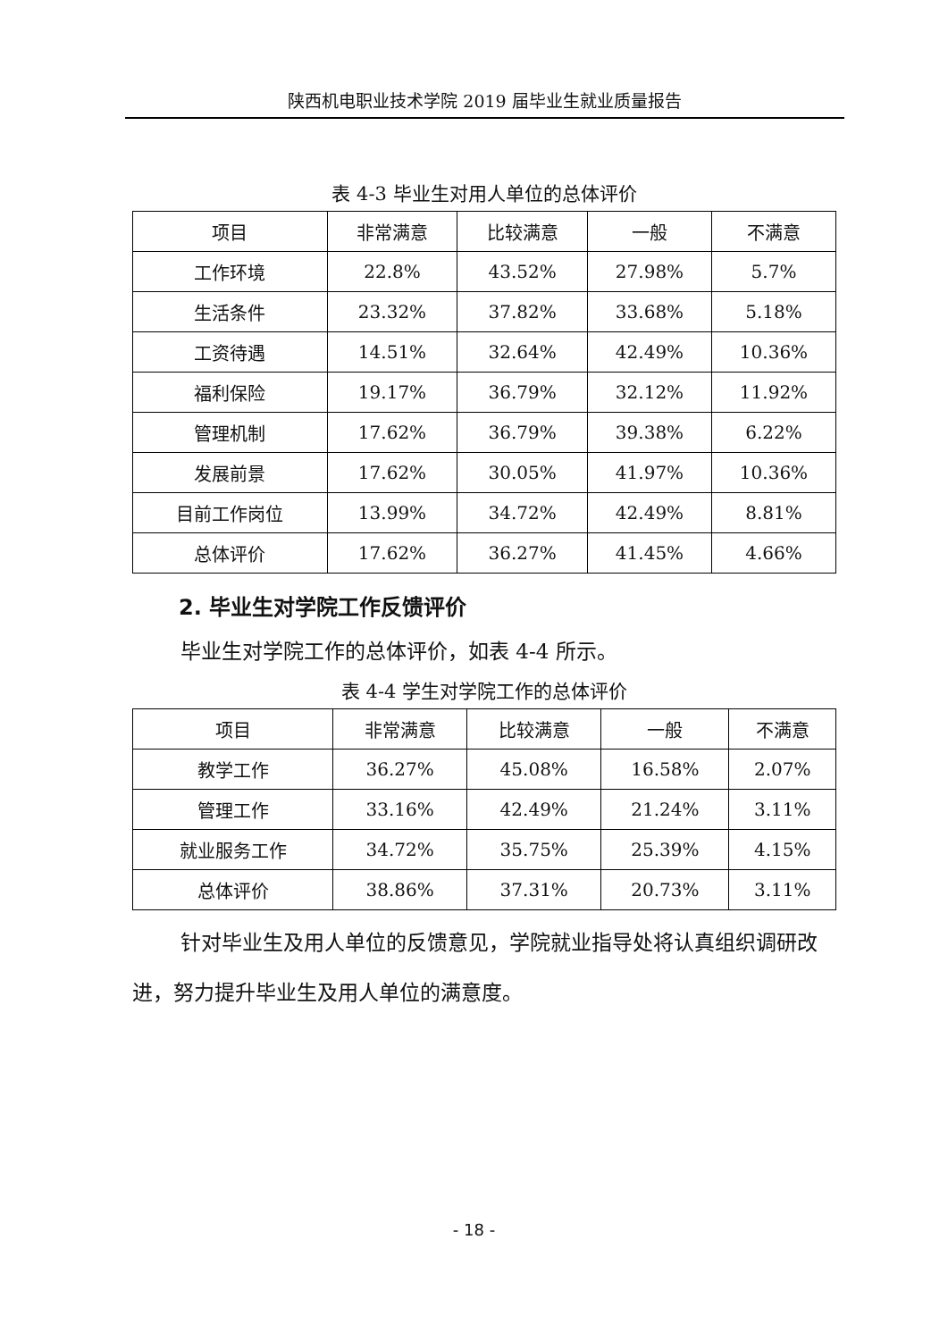陕西机电职业技术学院 2019 届毕业生就业质量报告
表 4-3 毕业生对用人单位的总体评价
| 项目 | 非常满意 | 比较满意 | 一般 | 不满意 |
| 工作环境 | 22.8% | 43.52% | 27.98% | 5.7% |
| 生活条件 | 23.32% | 37.82% | 33.68% | 5.18% |
| 工资待遇 | 14.51% | 32.64% | 42.49% | 10.36% |
| 福利保险 | 19.17% | 36.79% | 32.12% | 11.92% |
| 管理机制 | 17.62% | 36.79% | 39.38% | 6.22% |
| 发展前景 | 17.62% | 30.05% | 41.97% | 10.36% |
| 目前工作岗位 | 13.99% | 34.72% | 42.49% | 8.81% |
| 总体评价 | 17.62% | 36.27% | 41.45% | 4.66% |
2. 毕业生对学院工作反馈评价
毕业生对学院工作的总体评价，如表 4-4 所示。
表 4-4 学生对学院工作的总体评价
| 项目 | 非常满意 | 比较满意 | 一般 | 不满意 |
| 教学工作 | 36.27% | 45.08% | 16.58% | 2.07% |
| 管理工作 | 33.16% | 42.49% | 21.24% | 3.11% |
| 就业服务工作 | 34.72% | 35.75% | 25.39% | 4.15% |
| 总体评价 | 38.86% | 37.31% | 20.73% | 3.11% |
针对毕业生及用人单位的反馈意见，学院就业指导处将认真组织调研改进，努力提升毕业生及用人单位的满意度。
- 18 -